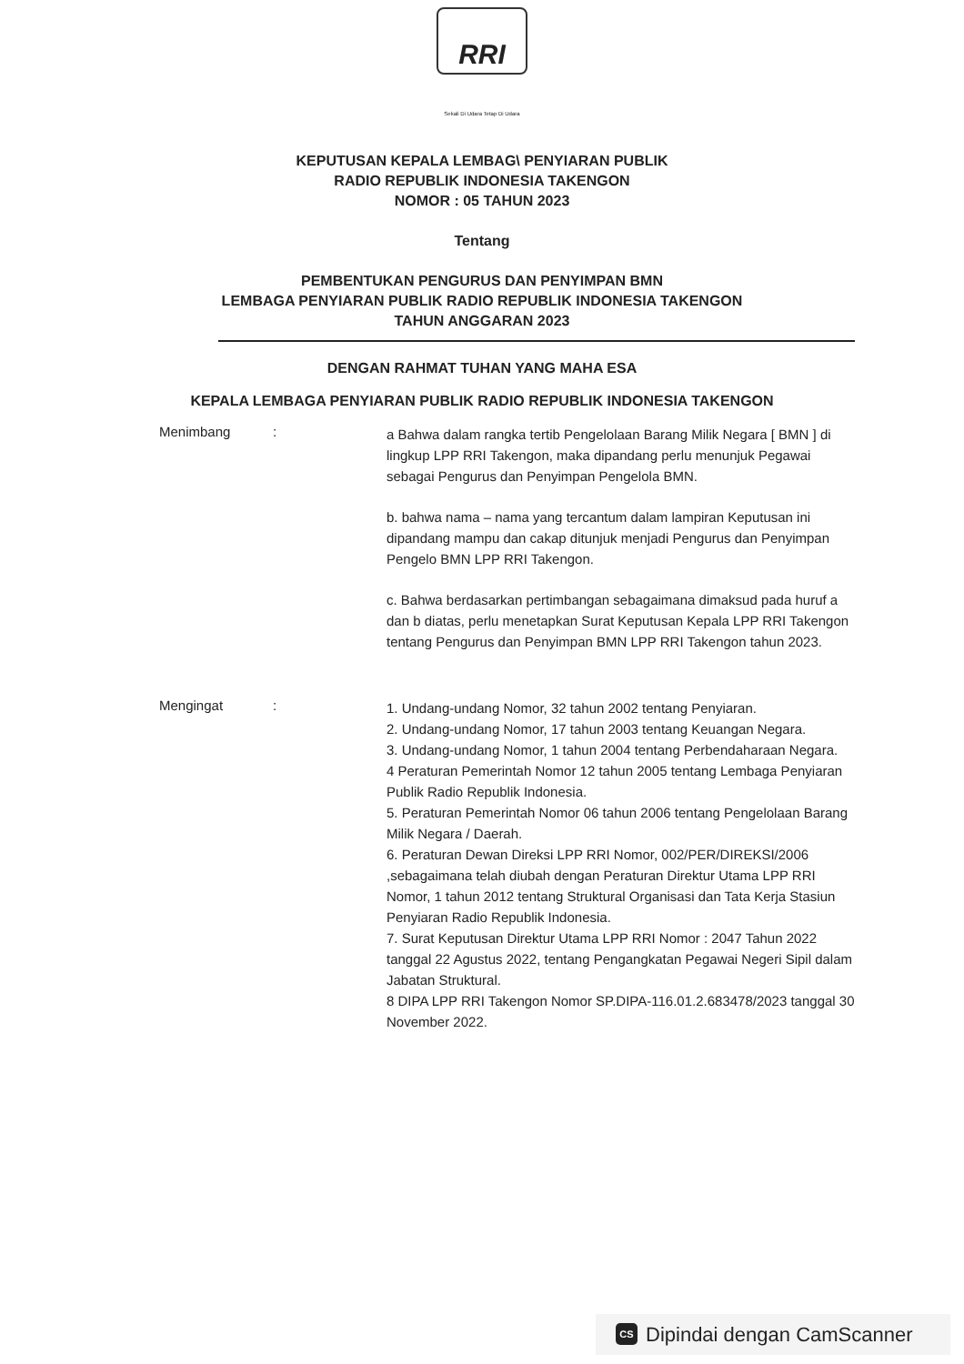RRI
Sekali Di Udara Tetap Di Udara
KEPUTUSAN KEPALA LEMBAG\ PENYIARAN PUBLIK
RADIO REPUBLIK INDONESIA TAKENGON
NOMOR : 05 TAHUN 2023
Tentang
PEMBENTUKAN PENGURUS DAN PENYIMPAN BMN
LEMBAGA PENYIARAN PUBLIK RADIO REPUBLIK INDONESIA TAKENGON
TAHUN ANGGARAN 2023
DENGAN RAHMAT TUHAN YANG MAHA ESA
KEPALA LEMBAGA PENYIARAN PUBLIK RADIO REPUBLIK INDONESIA TAKENGON
Menimbang :
a Bahwa dalam rangka tertib Pengelolaan Barang Milik Negara [ BMN ] di lingkup LPP RRI Takengon, maka dipandang perlu menunjuk Pegawai sebagai Pengurus dan Penyimpan Pengelola BMN.
b. bahwa nama – nama yang tercantum dalam lampiran Keputusan ini dipandang mampu dan cakap ditunjuk menjadi Pengurus dan Penyimpan Pengelo BMN LPP RRI Takengon.
c. Bahwa berdasarkan pertimbangan sebagaimana dimaksud pada huruf a dan b diatas, perlu menetapkan Surat Keputusan Kepala LPP RRI Takengon tentang Pengurus dan Penyimpan BMN LPP RRI Takengon tahun 2023.
Mengingat :
1. Undang-undang Nomor, 32 tahun 2002 tentang Penyiaran.
2. Undang-undang Nomor, 17 tahun 2003 tentang Keuangan Negara.
3. Undang-undang Nomor, 1 tahun 2004 tentang Perbendaharaan Negara.
4 Peraturan Pemerintah Nomor 12 tahun 2005 tentang Lembaga Penyiaran Publik Radio Republik Indonesia.
5. Peraturan Pemerintah Nomor 06 tahun 2006 tentang Pengelolaan Barang Milik Negara / Daerah.
6. Peraturan Dewan Direksi LPP RRI Nomor, 002/PER/DIREKSI/2006 ,sebagaimana telah diubah dengan Peraturan Direktur Utama LPP RRI Nomor, 1 tahun 2012 tentang Struktural Organisasi dan Tata Kerja Stasiun Penyiaran Radio Republik Indonesia.
7. Surat Keputusan Direktur Utama LPP RRI Nomor : 2047 Tahun 2022 tanggal 22 Agustus 2022, tentang Pengangkatan Pegawai Negeri Sipil dalam Jabatan Struktural.
8 DIPA LPP RRI Takengon Nomor SP.DIPA-116.01.2.683478/2023 tanggal 30 November 2022.
CS Dipindai dengan CamScanner